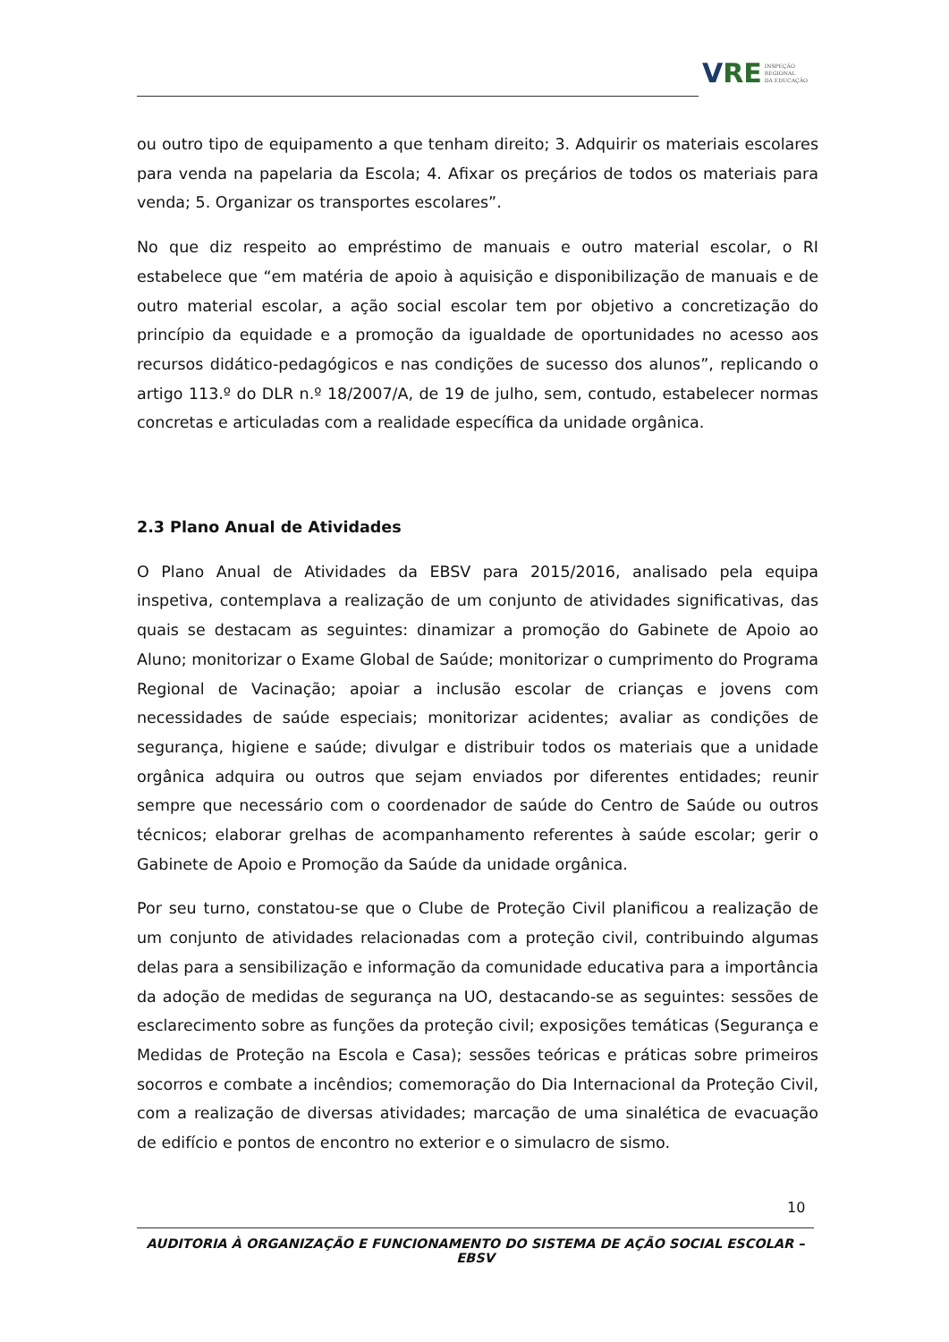VRE INSPEÇÃO
REGIONAL
DA EDUCAÇÃO
ou outro tipo de equipamento a que tenham direito; 3. Adquirir os materiais escolares para venda na papelaria da Escola; 4. Afixar os preçários de todos os materiais para venda; 5. Organizar os transportes escolares”.
No que diz respeito ao empréstimo de manuais e outro material escolar, o RI estabelece que “em matéria de apoio à aquisição e disponibilização de manuais e de outro material escolar, a ação social escolar tem por objetivo a concretização do princípio da equidade e a promoção da igualdade de oportunidades no acesso aos recursos didático-pedagógicos e nas condições de sucesso dos alunos”, replicando o artigo 113.º do DLR n.º 18/2007/A, de 19 de julho, sem, contudo, estabelecer normas concretas e articuladas com a realidade específica da unidade orgânica.
2.3 Plano Anual de Atividades
O Plano Anual de Atividades da EBSV para 2015/2016, analisado pela equipa inspetiva, contemplava a realização de um conjunto de atividades significativas, das quais se destacam as seguintes: dinamizar a promoção do Gabinete de Apoio ao Aluno; monitorizar o Exame Global de Saúde; monitorizar o cumprimento do Programa Regional de Vacinação; apoiar a inclusão escolar de crianças e jovens com necessidades de saúde especiais; monitorizar acidentes; avaliar as condições de segurança, higiene e saúde; divulgar e distribuir todos os materiais que a unidade orgânica adquira ou outros que sejam enviados por diferentes entidades; reunir sempre que necessário com o coordenador de saúde do Centro de Saúde ou outros técnicos; elaborar grelhas de acompanhamento referentes à saúde escolar; gerir o Gabinete de Apoio e Promoção da Saúde da unidade orgânica.
Por seu turno, constatou-se que o Clube de Proteção Civil planificou a realização de um conjunto de atividades relacionadas com a proteção civil, contribuindo algumas delas para a sensibilização e informação da comunidade educativa para a importância da adoção de medidas de segurança na UO, destacando-se as seguintes: sessões de esclarecimento sobre as funções da proteção civil; exposições temáticas (Segurança e Medidas de Proteção na Escola e Casa); sessões teóricas e práticas sobre primeiros socorros e combate a incêndios; comemoração do Dia Internacional da Proteção Civil, com a realização de diversas atividades; marcação de uma sinalética de evacuação de edifício e pontos de encontro no exterior e o simulacro de sismo.
10
AUDITORIA À ORGANIZAÇÃO E FUNCIONAMENTO DO SISTEMA DE AÇÃO SOCIAL ESCOLAR – EBSV